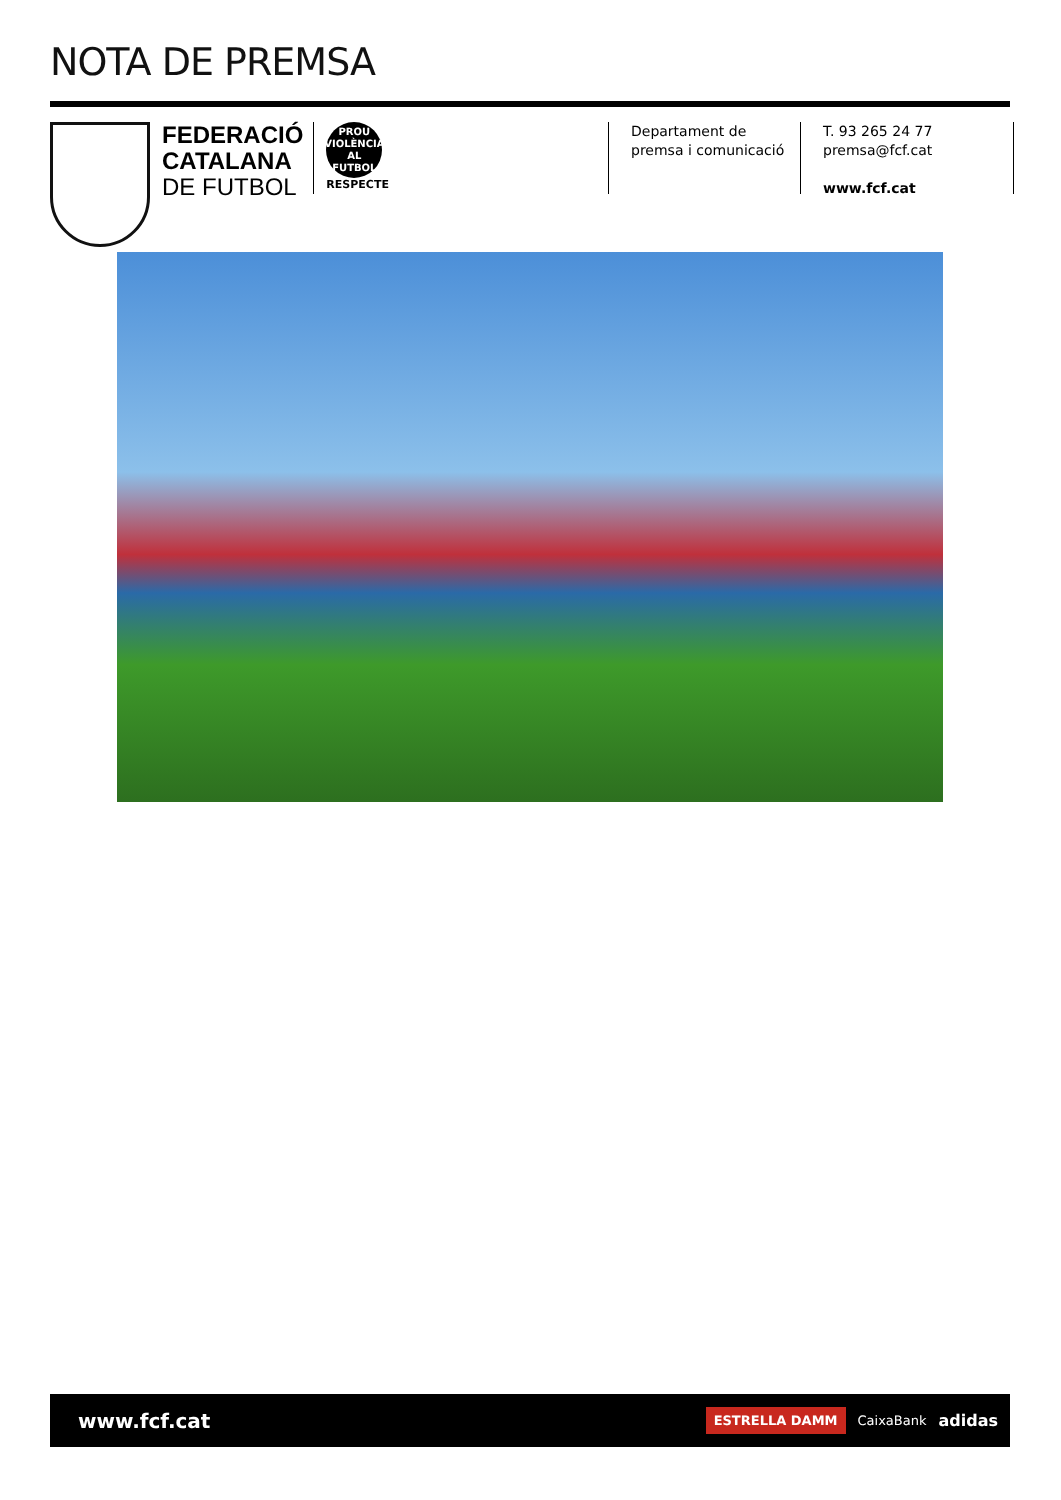NOTA DE PREMSA
FEDERACIÓ
CATALANA
DE FUTBOL
PROU
VIOLÈNCIA
AL FUTBOL
RESPECTE
Departament de
premsa i comunicació
T. 93 265 24 77
premsa@fcf.cat
www.fcf.cat
www.fcf.cat
ESTRELLA DAMM CaixaBank adidas